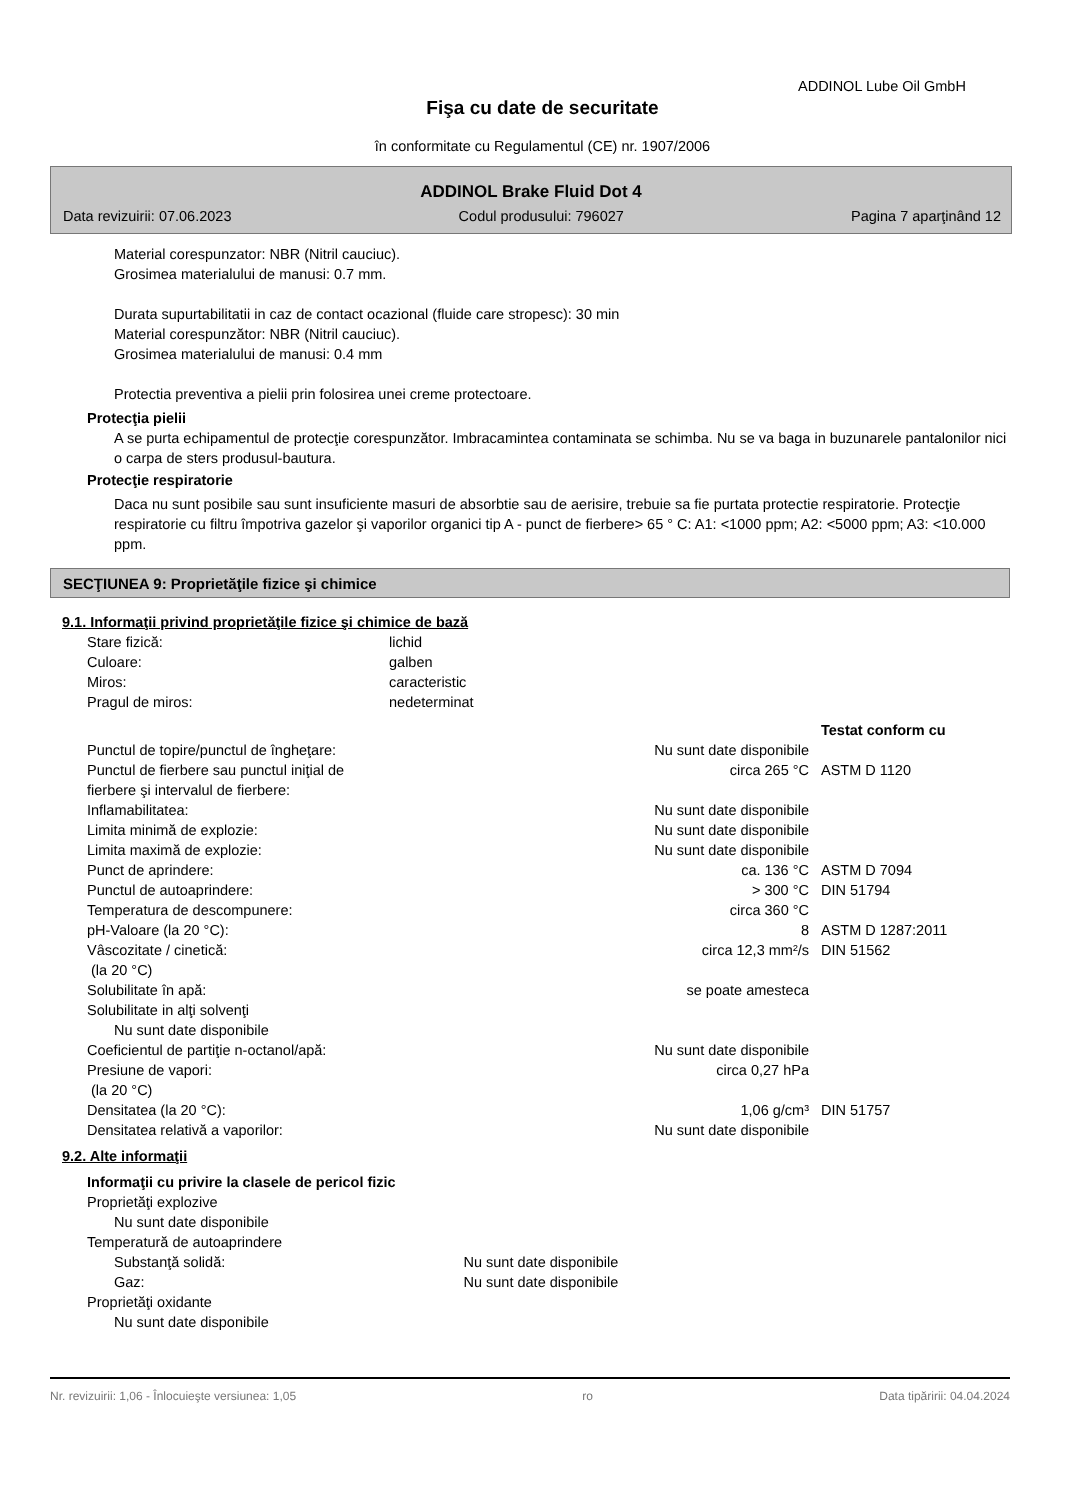ADDINOL Lube Oil GmbH
Fişa cu date de securitate
în conformitate cu Regulamentul (CE) nr. 1907/2006
ADDINOL Brake Fluid Dot 4
Data revizuirii: 07.06.2023 Codul produsului: 796027 Pagina 7 aparţinând 12
Material corespunzator: NBR (Nitril cauciuc).
Grosimea materialului de manusi: 0.7 mm.
Durata supurtabilitatii in caz de contact ocazional (fluide care stropesc): 30 min
Material corespunzător: NBR (Nitril cauciuc).
Grosimea materialului de manusi: 0.4 mm
Protectia preventiva a pielii prin folosirea unei creme protectoare.
Protecţia pielii
A se purta echipamentul de protecţie corespunzător. Imbracamintea contaminata se schimba. Nu se va baga in buzunarele pantalonilor nici o carpa de sters produsul-bautura.
Protecţie respiratorie
Daca nu sunt posibile sau sunt insuficiente masuri de absorbtie sau de aerisire, trebuie sa fie purtata protectie respiratorie. Protecţie respiratorie cu filtru împotriva gazelor şi vaporilor organici tip A - punct de fierbere> 65 ° C: A1: <1000 ppm; A2: <5000 ppm; A3: <10.000 ppm.
SECŢIUNEA 9: Proprietăţile fizice şi chimice
9.1. Informaţii privind proprietăţile fizice şi chimice de bază
| Stare fizică: | lichid | | |
| Culoare: | galben | | |
| Miros: | caracteristic | | |
| Pragul de miros: | nedeterminat | | |
| | | | Testat conform cu |
| Punctul de topire/punctul de îngheţare: | | Nu sunt date disponibile | |
| Punctul de fierbere sau punctul iniţial de fierbere şi intervalul de fierbere: | | circa 265 °C | ASTM D 1120 |
| Inflamabilitatea: | | Nu sunt date disponibile | |
| Limita minimă de explozie: | | Nu sunt date disponibile | |
| Limita maximă de explozie: | | Nu sunt date disponibile | |
| Punct de aprindere: | | ca. 136 °C | ASTM D 7094 |
| Punctul de autoaprindere: | | > 300 °C | DIN 51794 |
| Temperatura de descompunere: | | circa 360 °C | |
| pH-Valoare (la 20 °C): | | 8 | ASTM D 1287:2011 |
| Vâscozitate / cinetică: (la 20 °C) | | circa 12,3 mm²/s | DIN 51562 |
| Solubilitate în apă: | | se poate amesteca | |
| Solubilitate in alţi solvenţi | | | |
| Nu sunt date disponibile | | | |
| Coeficientul de partiţie n-octanol/apă: | | Nu sunt date disponibile | |
| Presiune de vapori: (la 20 °C) | | circa 0,27 hPa | |
| Densitatea (la 20 °C): | | 1,06 g/cm³ | DIN 51757 |
| Densitatea relativă a vaporilor: | | Nu sunt date disponibile | |
9.2. Alte informaţii
| Informaţii cu privire la clasele de pericol fizic | | |
| Proprietăţi explozive | | |
| Nu sunt date disponibile | | |
| Temperatură de autoaprindere | | |
| Substanţă solidă: | Nu sunt date disponibile | |
| Gaz: | Nu sunt date disponibile | |
| Proprietăţi oxidante | | |
| Nu sunt date disponibile | | |
Nr. revizuirii: 1,06 - Înlocuieşte versiunea: 1,05 ro Data tipăririi: 04.04.2024